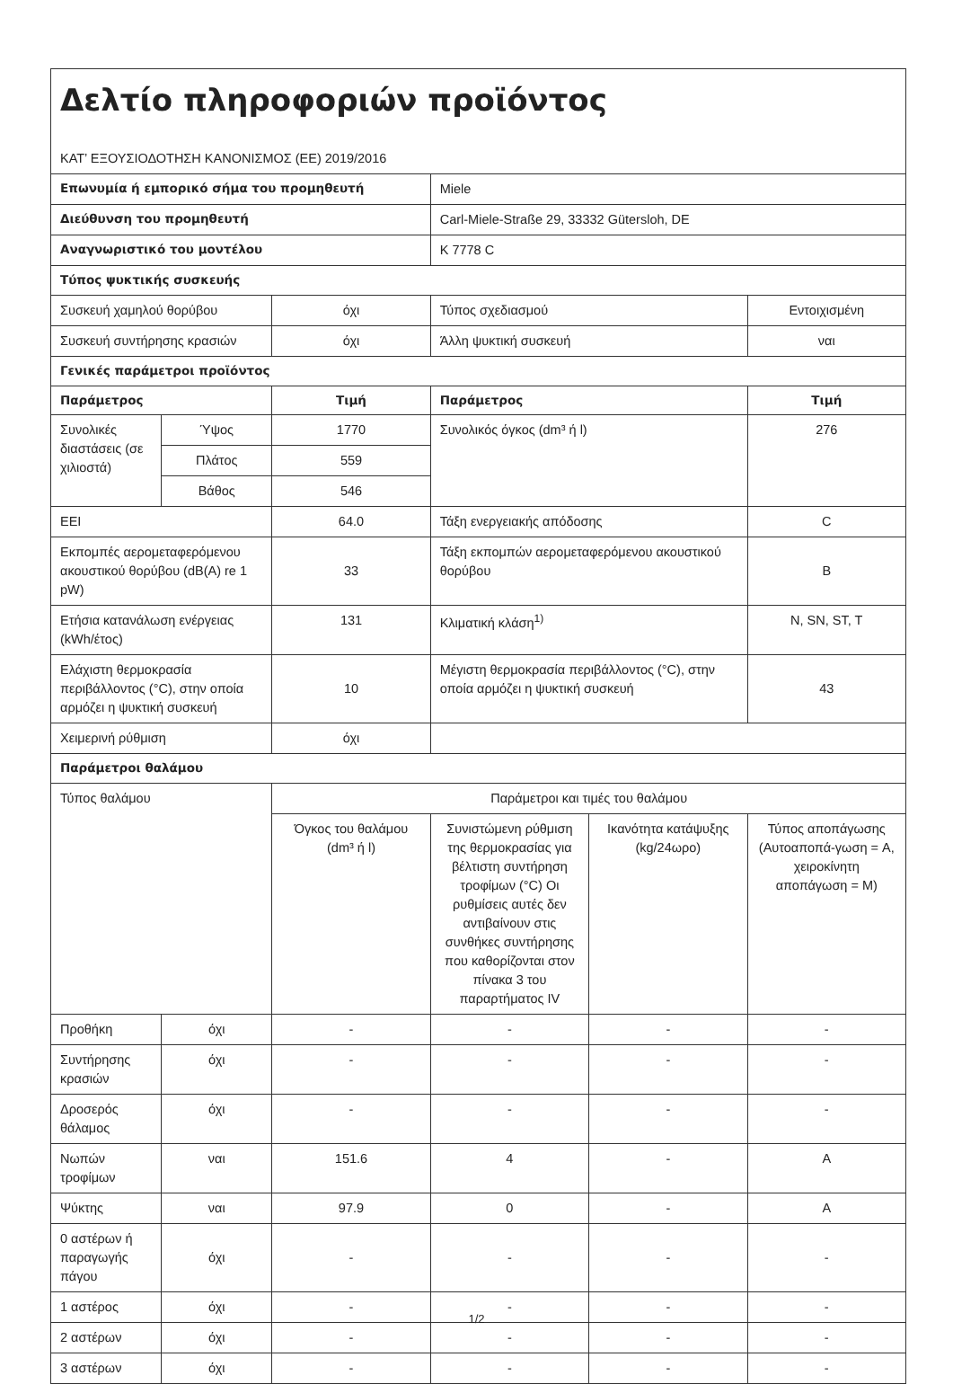| Δελτίο πληροφοριών προϊόντος ΚΑΤ’ ΕΞΟΥΣΙΟΔΟΤΗΣΗ ΚΑΝΟΝΙΣΜΟΣ (ΕΕ) 2019/2016 | | | | | |
| Επωνυμία ή εμπορικό σήμα του προμηθευτή | | | Miele | | |
| Διεύθυνση του προμηθευτή | | | Carl-Miele-Straße 29, 33332 Gütersloh, DE | | |
| Αναγνωριστικό του μοντέλου | | | K 7778 C | | |
| Τύπος ψυκτικής συσκευής | | | | | |
| Συσκευή χαμηλού θορύβου | | όχι | Τύπος σχεδιασμού | | Εντοιχισμένη |
| Συσκευή συντήρησης κρασιών | | όχι | Άλλη ψυκτική συσκευή | | ναι |
| Γενικές παράμετροι προϊόντος | | | | | |
| Παράμετρος | | Τιμή | Παράμετρος | | Τιμή |
| Συνολικές διαστάσεις (σε χιλιοστά) | Ύψος | 1770 | Συνολικός όγκος (dm³ ή l) | | 276 |
| | Πλάτος | 559 | | | |
| | Βάθος | 546 | | | |
| EEI | | 64.0 | Τάξη ενεργειακής απόδοσης | | C |
| Εκπομπές αερομεταφερόμενου ακουστικού θορύβου (dB(A) re 1 pW) | | 33 | Τάξη εκπομπών αερομεταφερόμενου ακουστικού θορύβου | | B |
| Ετήσια κατανάλωση ενέργειας (kWh/έτος) | | 131 | Κλιματική κλάση<sup>1)</sup> | | N, SN, ST, T |
| Ελάχιστη θερμοκρασία περιβάλλοντος (°C), στην οποία αρμόζει η ψυκτική συσκευή | | 10 | Μέγιστη θερμοκρασία περιβάλλοντος (°C), στην οποία αρμόζει η ψυκτική συσκευή | | 43 |
| Χειμερινή ρύθμιση | | όχι | | | |
| Παράμετροι θαλάμου | | | | | |
| Τύπος θαλάμου | | Παράμετροι και τιμές του θαλάμου | | | |
| | | Όγκος του θαλάμου (dm³ ή l) | Συνιστώμενη ρύθμιση της θερμοκρασίας για βέλτιστη συντήρηση τροφίμων (°C) Οι ρυθμίσεις αυτές δεν αντιβαίνουν στις συνθήκες συντήρησης που καθορίζονται στον πίνακα 3 του παραρτήματος IV | Ικανότητα κατάψυξης (kg/24ωρο) | Τύπος αποπάγωσης (Αυτοαποπά-γωση = A, χειροκίνητη αποπάγωση = M) |
| Προθήκη | όχι | - | - | - | - |
| Συντήρησης κρασιών | όχι | - | - | - | - |
| Δροσερός θάλαμος | όχι | - | - | - | - |
| Νωπών τροφίμων | ναι | 151.6 | 4 | - | A |
| Ψύκτης | ναι | 97.9 | 0 | - | A |
| 0 αστέρων ή παραγωγής πάγου | όχι | - | - | - | - |
| 1 αστέρος | όχι | - | - | - | - |
| 2 αστέρων | όχι | - | - | - | - |
| 3 αστέρων | όχι | - | - | - | - |
1/2